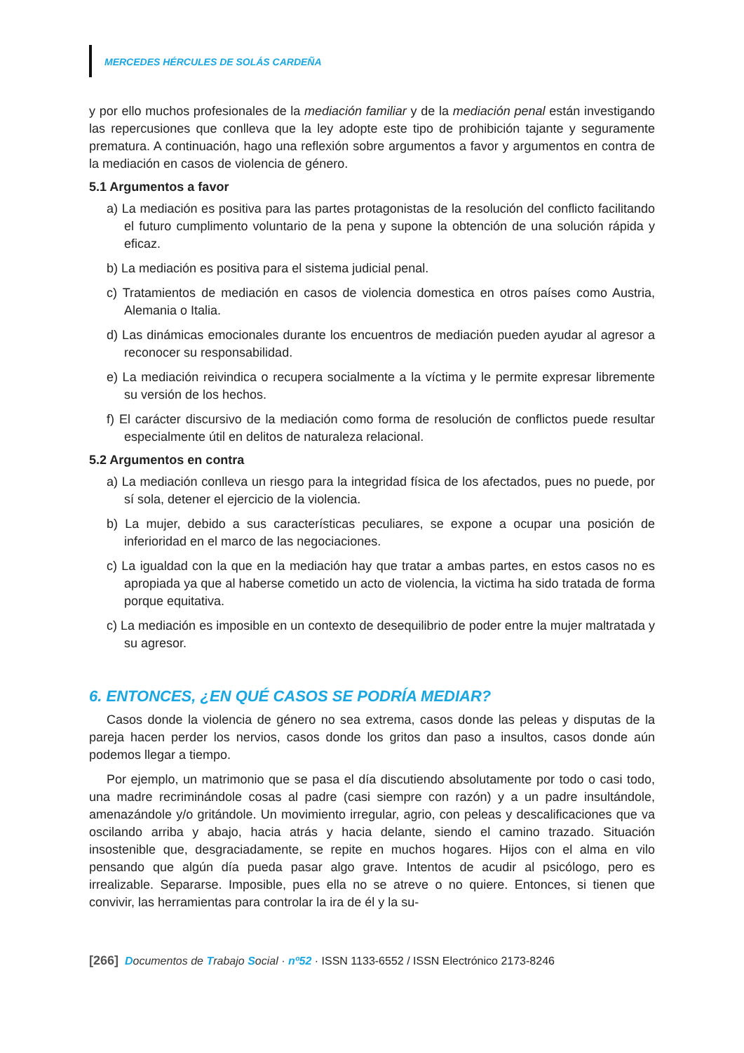MERCEDES HÉRCULES DE SOLÁS CARDEÑA
y por ello muchos profesionales de la mediación familiar y de la mediación penal están investigando las repercusiones que conlleva que la ley adopte este tipo de prohibición tajante y seguramente prematura. A continuación, hago una reflexión sobre argumentos a favor y argumentos en contra de la mediación en casos de violencia de género.
5.1 Argumentos a favor
a) La mediación es positiva para las partes protagonistas de la resolución del conflicto facilitando el futuro cumplimento voluntario de la pena y supone la obtención de una solución rápida y eficaz.
b) La mediación es positiva para el sistema judicial penal.
c) Tratamientos de mediación en casos de violencia domestica en otros países como Austria, Alemania o Italia.
d) Las dinámicas emocionales durante los encuentros de mediación pueden ayudar al agresor a reconocer su responsabilidad.
e) La mediación reivindica o recupera socialmente a la víctima y le permite expresar libremente su versión de los hechos.
f) El carácter discursivo de la mediación como forma de resolución de conflictos puede resultar especialmente útil en delitos de naturaleza relacional.
5.2 Argumentos en contra
a) La mediación conlleva un riesgo para la integridad física de los afectados, pues no puede, por sí sola, detener el ejercicio de la violencia.
b) La mujer, debido a sus características peculiares, se expone a ocupar una posición de inferioridad en el marco de las negociaciones.
c) La igualdad con la que en la mediación hay que tratar a ambas partes, en estos casos no es apropiada ya que al haberse cometido un acto de violencia, la victima ha sido tratada de forma porque equitativa.
c) La mediación es imposible en un contexto de desequilibrio de poder entre la mujer maltratada y su agresor.
6. ENTONCES, ¿EN QUÉ CASOS SE PODRÍA MEDIAR?
Casos donde la violencia de género no sea extrema, casos donde las peleas y disputas de la pareja hacen perder los nervios, casos donde los gritos dan paso a insultos, casos donde aún podemos llegar a tiempo.
Por ejemplo, un matrimonio que se pasa el día discutiendo absolutamente por todo o casi todo, una madre recriminándole cosas al padre (casi siempre con razón) y a un padre insultándole, amenazándole y/o gritándole. Un movimiento irregular, agrio, con peleas y descalificaciones que va oscilando arriba y abajo, hacia atrás y hacia delante, siendo el camino trazado. Situación insostenible que, desgraciadamente, se repite en muchos hogares. Hijos con el alma en vilo pensando que algún día pueda pasar algo grave. Intentos de acudir al psicólogo, pero es irrealizable. Separarse. Imposible, pues ella no se atreve o no quiere. Entonces, si tienen que convivir, las herramientas para controlar la ira de él y la su-
[266] Documentos de Trabajo Social · nº52 · ISSN 1133-6552 / ISSN Electrónico 2173-8246